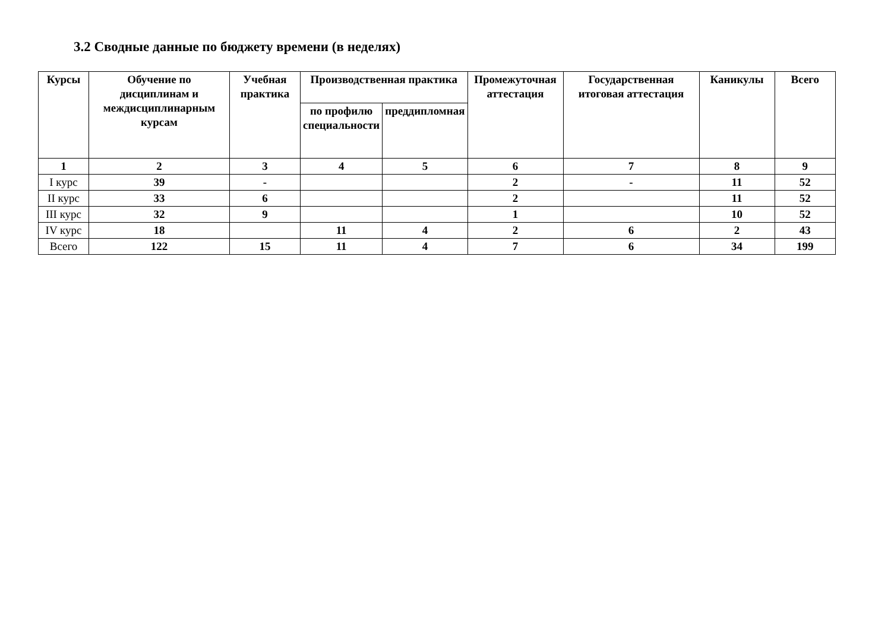3.2 Сводные данные по бюджету времени (в неделях)
| Курсы | Обучение по дисциплинам и междисциплинарным курсам | Учебная практика | Производственная практика | | Промежуточная аттестация | Государственная итоговая аттестация | Каникулы | Всего |
| --- | --- | --- | --- | --- | --- | --- | --- | --- |
| | | | по профилю специальности | преддипломная | | | | |
| 1 | 2 | 3 | 4 | 5 | 6 | 7 | 8 | 9 |
| I курс | 39 | - | | | 2 | - | 11 | 52 |
| II курс | 33 | 6 | | | 2 | | 11 | 52 |
| III курс | 32 | 9 | | | 1 | | 10 | 52 |
| IV курс | 18 | | 11 | 4 | 2 | 6 | 2 | 43 |
| Всего | 122 | 15 | 11 | 4 | 7 | 6 | 34 | 199 |